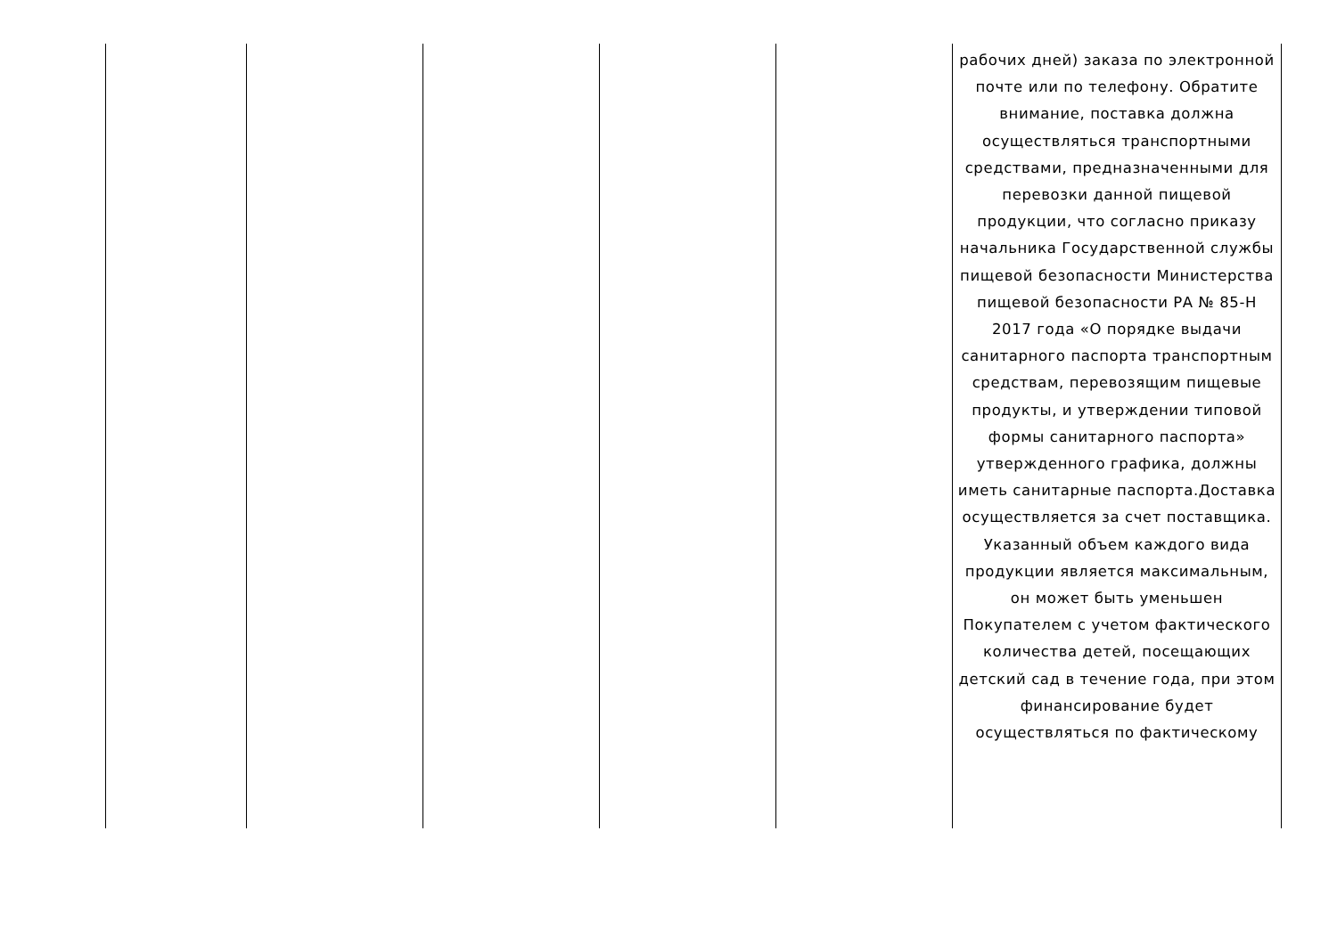| | | | | | рабочих дней) заказа по электронной почте или по телефону. Обратите внимание, поставка должна осуществляться транспортными средствами, предназначенными для перевозки данной пищевой продукции, что согласно приказу начальника Государственной службы пищевой безопасности Министерства пищевой безопасности РА № 85-Н 2017 года «О порядке выдачи санитарного паспорта транспортным средствам, перевозящим пищевые продукты, и утверждении типовой формы санитарного паспорта» утвержденного графика, должны иметь санитарные паспорта.Доставка осуществляется за счет поставщика. Указанный объем каждого вида продукции является максимальным, он может быть уменьшен Покупателем с учетом фактического количества детей, посещающих детский сад в течение года, при этом финансирование будет осуществляться по фактическому |